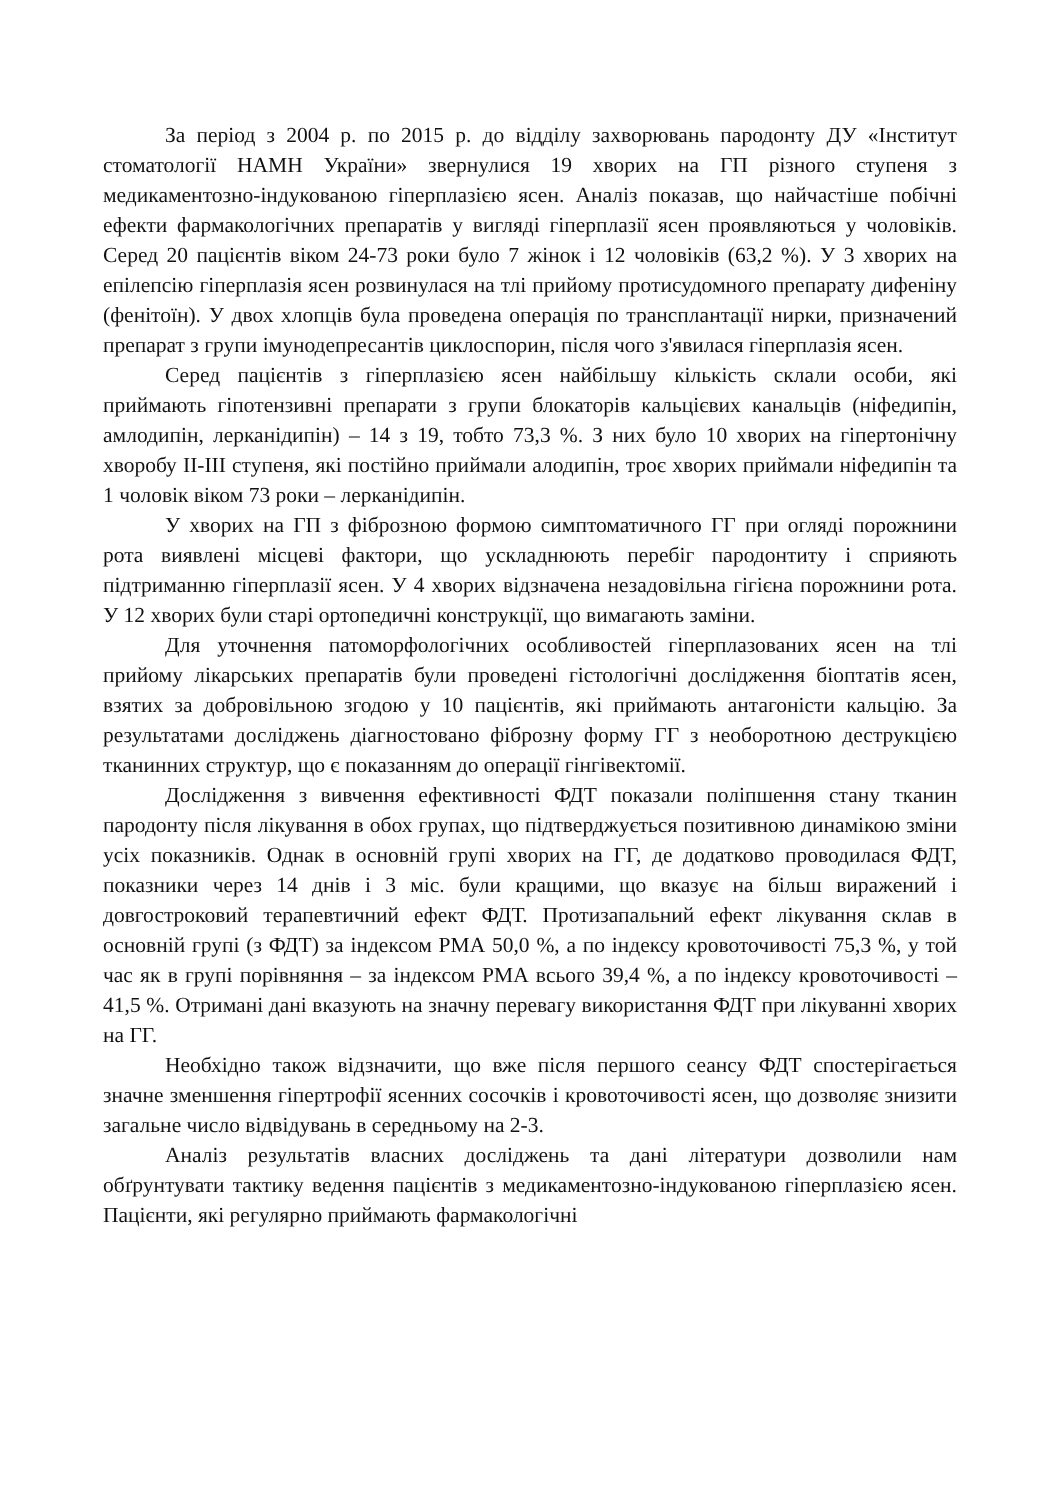За період з 2004 р. по 2015 р. до відділу захворювань пародонту ДУ «Інститут стоматології НАМН України» звернулися 19 хворих на ГП різного ступеня з медикаментозно-індукованою гіперплазією ясен. Аналіз показав, що найчастіше побічні ефекти фармакологічних препаратів у вигляді гіперплазії ясен проявляються у чоловіків. Серед 20 пацієнтів віком 24-73 роки було 7 жінок і 12 чоловіків (63,2 %). У 3 хворих на епілепсію гіперплазія ясен розвинулася на тлі прийому протисудомного препарату дифеніну (фенітоїн). У двох хлопців була проведена операція по трансплантації нирки, призначений препарат з групи імунодепресантів циклоспорин, після чого з'явилася гіперплазія ясен.
Серед пацієнтів з гіперплазією ясен найбільшу кількість склали особи, які приймають гіпотензивні препарати з групи блокаторів кальцієвих канальців (ніфедипін, амлодипін, лерканідипін) – 14 з 19, тобто 73,3 %. З них було 10 хворих на гіпертонічну хворобу ІІ-ІІІ ступеня, які постійно приймали алодипін, троє хворих приймали ніфедипін та 1 чоловік віком 73 роки – лерканідипін.
У хворих на ГП з фіброзною формою симптоматичного ГГ при огляді порожнини рота виявлені місцеві фактори, що ускладнюють перебіг пародонтиту і сприяють підтриманню гіперплазії ясен. У 4 хворих відзначена незадовільна гігієна порожнини рота. У 12 хворих були старі ортопедичні конструкції, що вимагають заміни.
Для уточнення патоморфологічних особливостей гіперплазованих ясен на тлі прийому лікарських препаратів були проведені гістологічні дослідження біоптатів ясен, взятих за добровільною згодою у 10 пацієнтів, які приймають антагоністи кальцію. За результатами досліджень діагностовано фіброзну форму ГГ з необоротною деструкцією тканинних структур, що є показанням до операції гінгівектомії.
Дослідження з вивчення ефективності ФДТ показали поліпшення стану тканин пародонту після лікування в обох групах, що підтверджується позитивною динамікою зміни усіх показників. Однак в основній групі хворих на ГГ, де додатково проводилася ФДТ, показники через 14 днів і 3 міс. були кращими, що вказує на більш виражений і довгостроковий терапевтичний ефект ФДТ. Протизапальний ефект лікування склав в основній групі (з ФДТ) за індексом РМА 50,0 %, а по індексу кровоточивості 75,3 %, у той час як в групі порівняння – за індексом РМА всього 39,4 %, а по індексу кровоточивості – 41,5 %. Отримані дані вказують на значну перевагу використання ФДТ при лікуванні хворих на ГГ.
Необхідно також відзначити, що вже після першого сеансу ФДТ спостерігається значне зменшення гіпертрофії ясенних сосочків і кровоточивості ясен, що дозволяє знизити загальне число відвідувань в середньому на 2-3.
Аналіз результатів власних досліджень та дані літератури дозволили нам обґрунтувати тактику ведення пацієнтів з медикаментозно-індукованою гіперплазією ясен. Пацієнти, які регулярно приймають фармакологічні